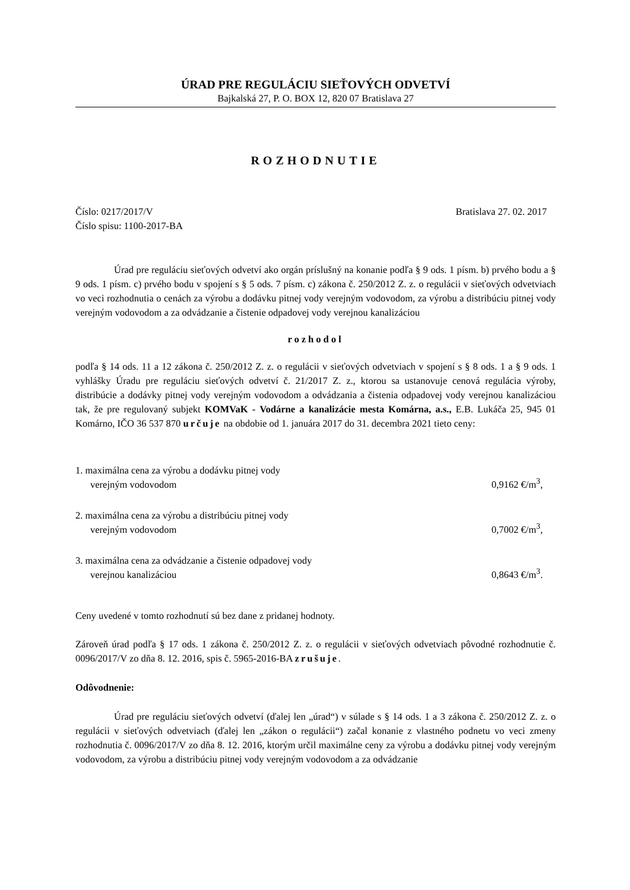ÚRAD PRE REGULÁCIU SIEŤOVÝCH ODVETVÍ
Bajkalská 27, P. O. BOX 12, 820 07 Bratislava 27
ROZHODNUTIE
Číslo: 0217/2017/V Bratislava 27. 02. 2017
Číslo spisu: 1100-2017-BA
Úrad pre reguláciu sieťových odvetví ako orgán príslušný na konanie podľa § 9 ods. 1 písm. b) prvého bodu a § 9 ods. 1 písm. c) prvého bodu v spojení s § 5 ods. 7 písm. c) zákona č. 250/2012 Z. z. o regulácii v sieťových odvetviach vo veci rozhodnutia o cenách za výrobu a dodávku pitnej vody verejným vodovodom, za výrobu a distribúciu pitnej vody verejným vodovodom a za odvádzanie a čistenie odpadovej vody verejnou kanalizáciou
rozhodol
podľa § 14 ods. 11 a 12 zákona č. 250/2012 Z. z. o regulácii v sieťových odvetviach v spojení s § 8 ods. 1 a § 9 ods. 1 vyhlášky Úradu pre reguláciu sieťových odvetví č. 21/2017 Z. z., ktorou sa ustanovuje cenová regulácia výroby, distribúcie a dodávky pitnej vody verejným vodovodom a odvádzania a čistenia odpadovej vody verejnou kanalizáciou tak, že pre regulovaný subjekt KOMVaK - Vodárne a kanalizácie mesta Komárna, a.s., E.B. Lukáča 25, 945 01 Komárno, IČO 36 537 870 určuje na obdobie od 1. januára 2017 do 31. decembra 2021 tieto ceny:
1. maximálna cena za výrobu a dodávku pitnej vody
verejným vodovodom
0,9162 €/m<sup>3</sup>,
2. maximálna cena za výrobu a distribúciu pitnej vody
verejným vodovodom
0,7002 €/m<sup>3</sup>,
3. maximálna cena za odvádzanie a čistenie odpadovej vody
verejnou kanalizáciou
0,8643 €/m<sup>3</sup>.
Ceny uvedené v tomto rozhodnutí sú bez dane z pridanej hodnoty.
Zároveň úrad podľa § 17 ods. 1 zákona č. 250/2012 Z. z. o regulácii v sieťových odvetviach pôvodné rozhodnutie č. 0096/2017/V zo dňa 8. 12. 2016, spis č. 5965-2016-BA zrušuje.
Odôvodnenie:
Úrad pre reguláciu sieťových odvetví (ďalej len „úrad“) v súlade s § 14 ods. 1 a 3 zákona č. 250/2012 Z. z. o regulácii v sieťových odvetviach (ďalej len „zákon o regulácii“) začal konanie z vlastného podnetu vo veci zmeny rozhodnutia č. 0096/2017/V zo dňa 8. 12. 2016, ktorým určil maximálne ceny za výrobu a dodávku pitnej vody verejným vodovodom, za výrobu a distribúciu pitnej vody verejným vodovodom a za odvádzanie